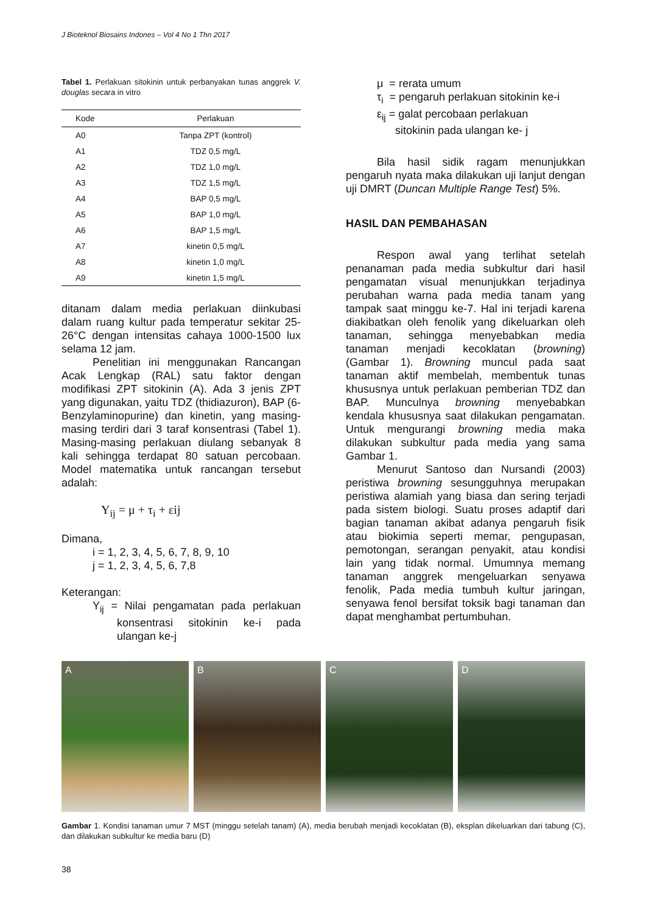J Bioteknol Biosains Indones – Vol 4 No 1 Thn 2017
Tabel 1. Perlakuan sitokinin untuk perbanyakan tunas anggrek V. douglas secara in vitro
| Kode | Perlakuan |
| --- | --- |
| A0 | Tanpa ZPT (kontrol) |
| A1 | TDZ 0,5 mg/L |
| A2 | TDZ 1,0 mg/L |
| A3 | TDZ 1,5 mg/L |
| A4 | BAP 0,5 mg/L |
| A5 | BAP 1,0 mg/L |
| A6 | BAP 1,5 mg/L |
| A7 | kinetin 0,5 mg/L |
| A8 | kinetin 1,0 mg/L |
| A9 | kinetin 1,5 mg/L |
ditanam dalam media perlakuan diinkubasi dalam ruang kultur pada temperatur sekitar 25-26°C dengan intensitas cahaya 1000-1500 lux selama 12 jam.
Penelitian ini menggunakan Rancangan Acak Lengkap (RAL) satu faktor dengan modifikasi ZPT sitokinin (A). Ada 3 jenis ZPT yang digunakan, yaitu TDZ (thidiazuron), BAP (6-Benzylaminopurine) dan kinetin, yang masing-masing terdiri dari 3 taraf konsentrasi (Tabel 1). Masing-masing perlakuan diulang sebanyak 8 kali sehingga terdapat 80 satuan percobaan. Model matematika untuk rancangan tersebut adalah:
Y<sub>ij</sub> = μ + τ<sub>i</sub> + εij
Dimana,
i = 1, 2, 3, 4, 5, 6, 7, 8, 9, 10
j = 1, 2, 3, 4, 5, 6, 7,8
Keterangan:
Y<sub>ij</sub> = Nilai pengamatan pada perlakuan konsentrasi sitokinin ke-i pada ulangan ke-j
μ = rerata umum
τ<sub>i</sub> = pengaruh perlakuan sitokinin ke-i
ε<sub>ij</sub> = galat percobaan perlakuan
sitokinin pada ulangan ke- j
Bila hasil sidik ragam menunjukkan pengaruh nyata maka dilakukan uji lanjut dengan uji DMRT (Duncan Multiple Range Test) 5%.
HASIL DAN PEMBAHASAN
Respon awal yang terlihat setelah penanaman pada media subkultur dari hasil pengamatan visual menunjukkan terjadinya perubahan warna pada media tanam yang tampak saat minggu ke-7. Hal ini terjadi karena diakibatkan oleh fenolik yang dikeluarkan oleh tanaman, sehingga menyebabkan media tanaman menjadi kecoklatan (browning) (Gambar 1). Browning muncul pada saat tanaman aktif membelah, membentuk tunas khususnya untuk perlakuan pemberian TDZ dan BAP. Munculnya browning menyebabkan kendala khususnya saat dilakukan pengamatan. Untuk mengurangi browning media maka dilakukan subkultur pada media yang sama Gambar 1.
Menurut Santoso dan Nursandi (2003) peristiwa browning sesungguhnya merupakan peristiwa alamiah yang biasa dan sering terjadi pada sistem biologi. Suatu proses adaptif dari bagian tanaman akibat adanya pengaruh fisik atau biokimia seperti memar, pengupasan, pemotongan, serangan penyakit, atau kondisi lain yang tidak normal. Umumnya memang tanaman anggrek mengeluarkan senyawa fenolik, Pada media tumbuh kultur jaringan, senyawa fenol bersifat toksik bagi tanaman dan dapat menghambat pertumbuhan.
A B C D
Gambar 1. Kondisi tanaman umur 7 MST (minggu setelah tanam) (A), media berubah menjadi kecoklatan (B), eksplan dikeluarkan dari tabung (C), dan dilakukan subkultur ke media baru (D)
38